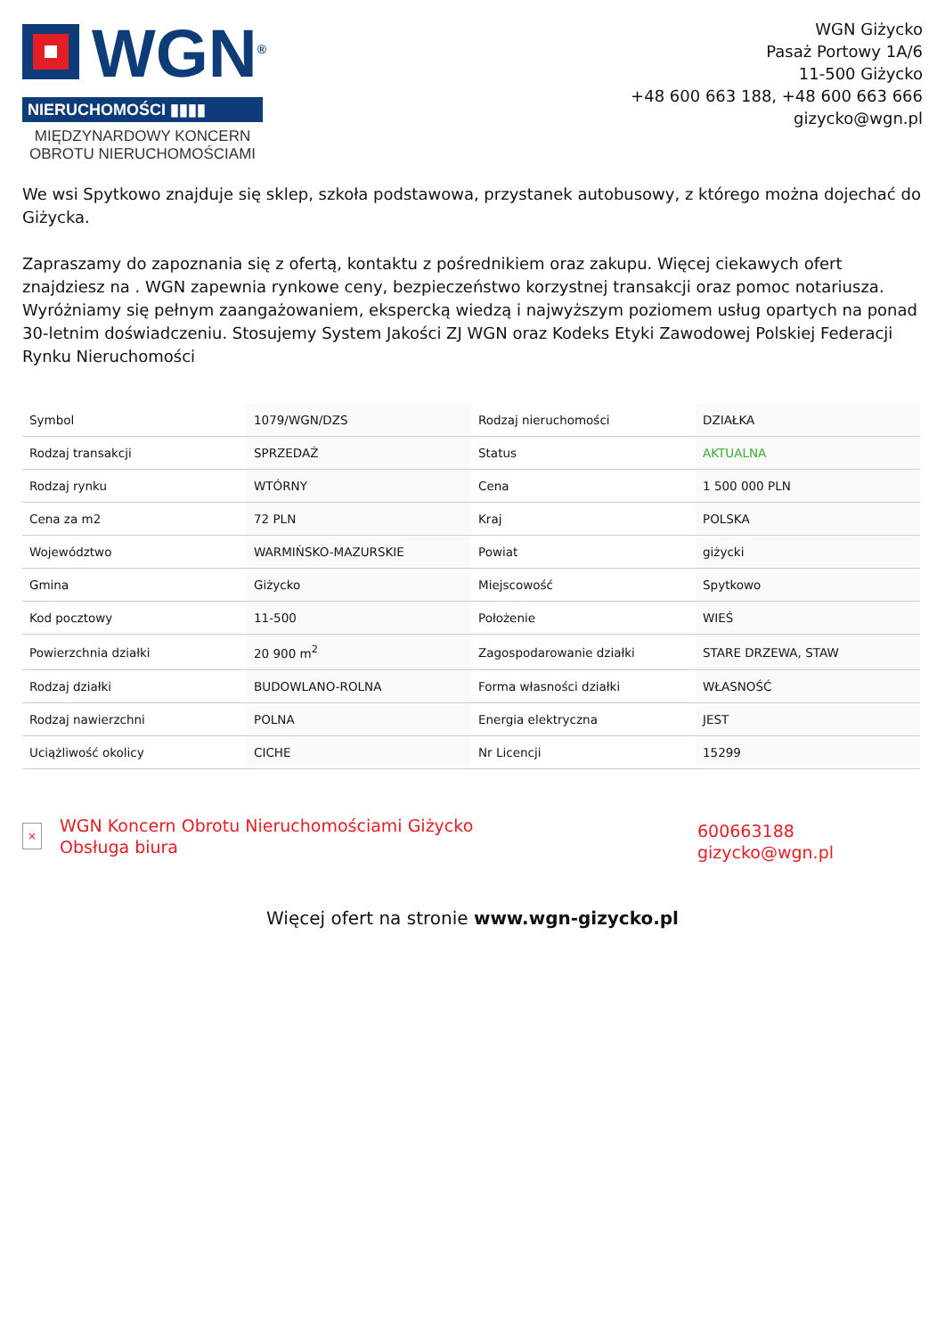WGN<sup>®</sup>
NIERUCHOMOŚCI ▮▮▮▮
MIĘDZYNARDOWY KONCERN
OBROTU NIERUCHOMOŚCIAMI
WGN Giżycko
Pasaż Portowy 1A/6
11-500 Giżycko
+48 600 663 188, +48 600 663 666
gizycko@wgn.pl
We wsi Spytkowo znajduje się sklep, szkoła podstawowa, przystanek autobusowy, z którego można dojechać do Giżycka.
Zapraszamy do zapoznania się z ofertą, kontaktu z pośrednikiem oraz zakupu. Więcej ciekawych ofert znajdziesz na . WGN zapewnia rynkowe ceny, bezpieczeństwo korzystnej transakcji oraz pomoc notariusza. Wyróżniamy się pełnym zaangażowaniem, ekspercką wiedzą i najwyższym poziomem usług opartych na ponad 30-letnim doświadczeniu. Stosujemy System Jakości ZJ WGN oraz Kodeks Etyki Zawodowej Polskiej Federacji Rynku Nieruchomości
| Symbol | 1079/WGN/DZS | Rodzaj nieruchomości | DZIAŁKA |
| Rodzaj transakcji | SPRZEDAŻ | Status | AKTUALNA |
| Rodzaj rynku | WTÓRNY | Cena | 1 500 000 PLN |
| Cena za m2 | 72 PLN | Kraj | POLSKA |
| Województwo | WARMIŃSKO-MAZURSKIE | Powiat | giżycki |
| Gmina | Giżycko | Miejscowość | Spytkowo |
| Kod pocztowy | 11-500 | Położenie | WIEŚ |
| Powierzchnia działki | 20 900 m<sup>2</sup> | Zagospodarowanie działki | STARE DRZEWA, STAW |
| Rodzaj działki | BUDOWLANO-ROLNA | Forma własności działki | WŁASNOŚĆ |
| Rodzaj nawierzchni | POLNA | Energia elektryczna | JEST |
| Uciążliwość okolicy | CICHE | Nr Licencji | 15299 |
×
WGN Koncern Obrotu Nieruchomościami Giżycko
Obsługa biura
600663188
gizycko@wgn.pl
Więcej ofert na stronie www.wgn-gizycko.pl